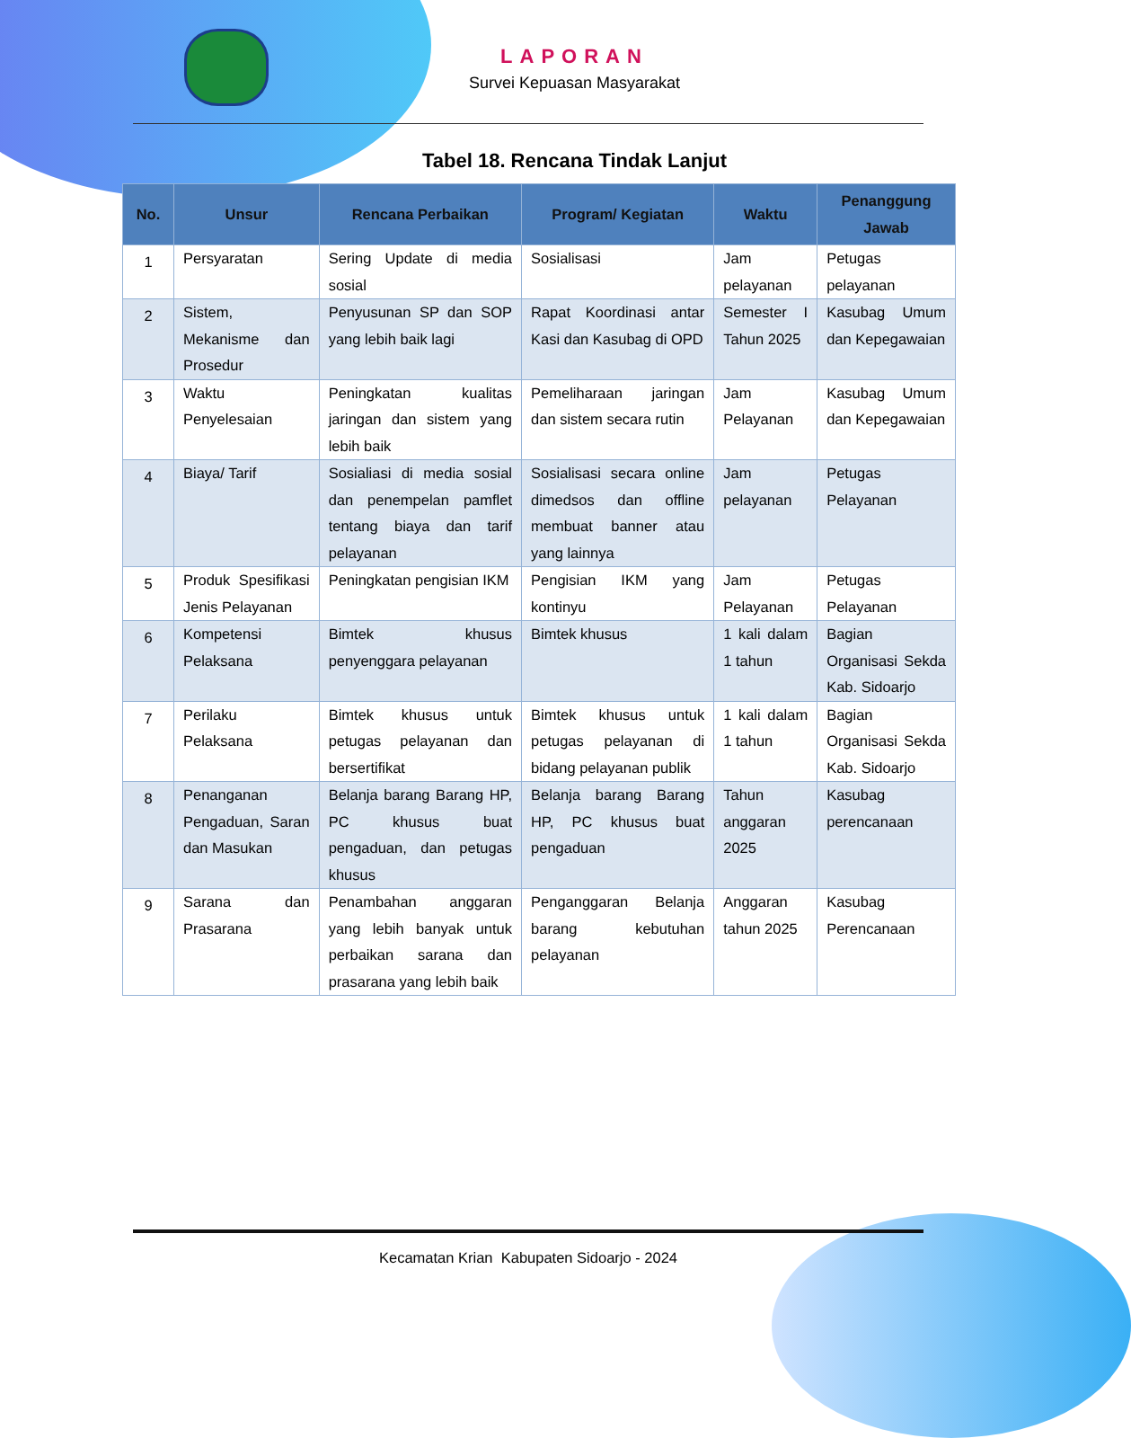LAPORAN
Survei Kepuasan Masyarakat
Tabel 18. Rencana Tindak Lanjut
| No. | Unsur | Rencana Perbaikan | Program/ Kegiatan | Waktu | Penanggung Jawab |
| --- | --- | --- | --- | --- | --- |
| 1 | Persyaratan | Sering Update di media sosial | Sosialisasi | Jam pelayanan | Petugas pelayanan |
| 2 | Sistem, Mekanisme dan Prosedur | Penyusunan SP dan SOP yang lebih baik lagi | Rapat Koordinasi antar Kasi dan Kasubag di OPD | Semester I Tahun 2025 | Kasubag Umum dan Kepegawaian |
| 3 | Waktu Penyelesaian | Peningkatan kualitas jaringan dan sistem yang lebih baik | Pemeliharaan jaringan dan sistem secara rutin | Jam Pelayanan | Kasubag Umum dan Kepegawaian |
| 4 | Biaya/ Tarif | Sosialiasi di media sosial dan penempelan pamflet tentang biaya dan tarif pelayanan | Sosialisasi secara online dimedsos dan offline membuat banner atau yang lainnya | Jam pelayanan | Petugas Pelayanan |
| 5 | Produk Spesifikasi Jenis Pelayanan | Peningkatan pengisian IKM | Pengisian IKM yang kontinyu | Jam Pelayanan | Petugas Pelayanan |
| 6 | Kompetensi Pelaksana | Bimtek khusus penyenggara pelayanan | Bimtek khusus | 1 kali dalam 1 tahun | Bagian Organisasi Sekda Kab. Sidoarjo |
| 7 | Perilaku Pelaksana | Bimtek khusus untuk petugas pelayanan dan bersertifikat | Bimtek khusus untuk petugas pelayanan di bidang pelayanan publik | 1 kali dalam 1 tahun | Bagian Organisasi Sekda Kab. Sidoarjo |
| 8 | Penanganan Pengaduan, Saran dan Masukan | Belanja barang Barang HP, PC khusus buat pengaduan, dan petugas khusus | Belanja barang Barang HP, PC khusus buat pengaduan | Tahun anggaran 2025 | Kasubag perencanaan |
| 9 | Sarana dan Prasarana | Penambahan anggaran yang lebih banyak untuk perbaikan sarana dan prasarana yang lebih baik | Penganggaran Belanja barang kebutuhan pelayanan | Anggaran tahun 2025 | Kasubag Perencanaan |
Kecamatan Krian Kabupaten Sidoarjo - 2024